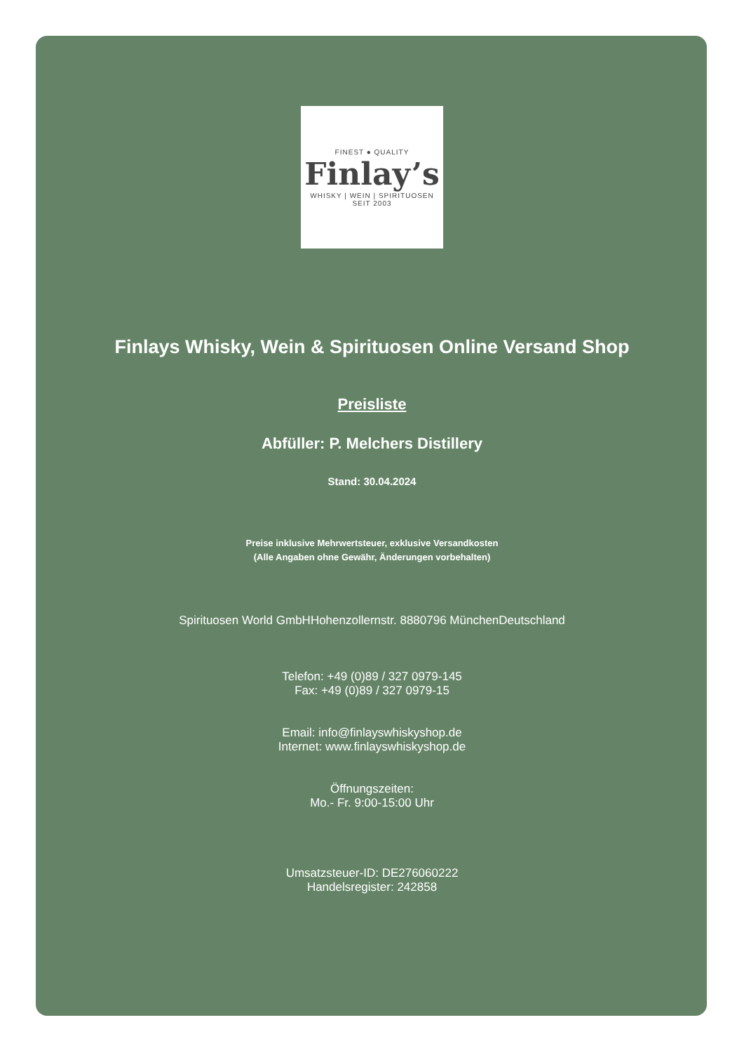FINEST ● QUALITY
Finlay’s
WHISKY | WEIN | SPIRITUOSEN
SEIT 2003
Finlays Whisky, Wein & Spirituosen Online Versand Shop
Preisliste
Abfüller: P. Melchers Distillery
Stand: 30.04.2024
Preise inklusive Mehrwertsteuer, exklusive Versandkosten
(Alle Angaben ohne Gewähr, Änderungen vorbehalten)
Spirituosen World GmbHHohenzollernstr. 8880796 MünchenDeutschland
Telefon: +49 (0)89 / 327 0979-145
Fax: +49 (0)89 / 327 0979-15
Email: info@finlayswhiskyshop.de
Internet: www.finlayswhiskyshop.de
Öffnungszeiten:
Mo.- Fr. 9:00-15:00 Uhr
Umsatzsteuer-ID: DE276060222
Handelsregister: 242858